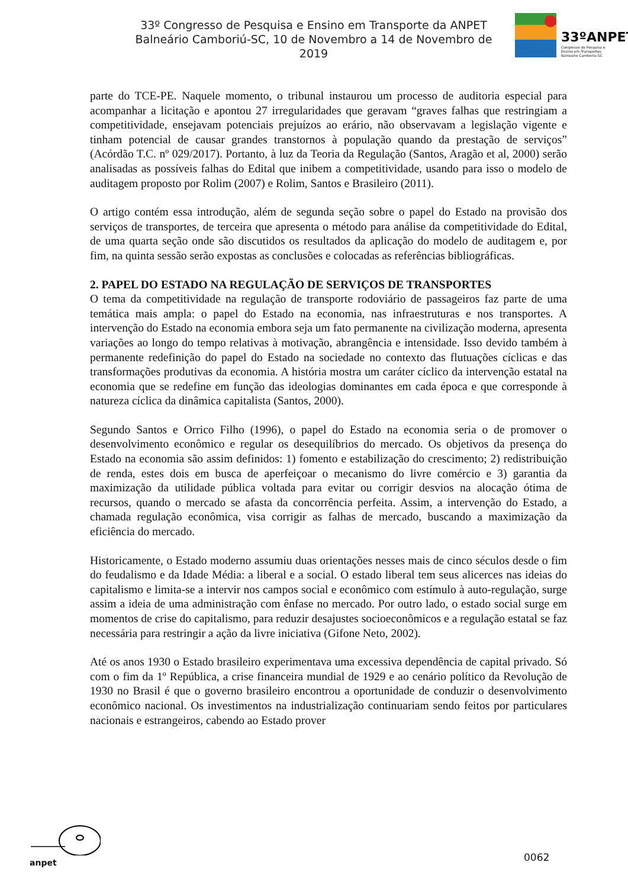33º Congresso de Pesquisa e Ensino em Transporte da ANPET
Balneário Camboriú-SC, 10 de Novembro a 14 de Novembro de 2019
33ºANPET
Congresso de Pesquisa e
Ensino em Transportes
Balneário Camboriú-SC
parte do TCE-PE. Naquele momento, o tribunal instaurou um processo de auditoria especial para acompanhar a licitação e apontou 27 irregularidades que geravam “graves falhas que restringiam a competitividade, ensejavam potenciais prejuízos ao erário, não observavam a legislação vigente e tinham potencial de causar grandes transtornos à população quando da prestação de serviços” (Acórdão T.C. nº 029/2017). Portanto, à luz da Teoria da Regulação (Santos, Aragão et al, 2000) serão analisadas as possíveis falhas do Edital que inibem a competitividade, usando para isso o modelo de auditagem proposto por Rolim (2007) e Rolim, Santos e Brasileiro (2011).
O artigo contém essa introdução, além de segunda seção sobre o papel do Estado na provisão dos serviços de transportes, de terceira que apresenta o método para análise da competitividade do Edital, de uma quarta seção onde são discutidos os resultados da aplicação do modelo de auditagem e, por fim, na quinta sessão serão expostas as conclusões e colocadas as referências bibliográficas.
2. PAPEL DO ESTADO NA REGULAÇÃO DE SERVIÇOS DE TRANSPORTES
O tema da competitividade na regulação de transporte rodoviário de passageiros faz parte de uma temática mais ampla: o papel do Estado na economia, nas infraestruturas e nos transportes. A intervenção do Estado na economia embora seja um fato permanente na civilização moderna, apresenta variações ao longo do tempo relativas à motivação, abrangência e intensidade. Isso devido também à permanente redefinição do papel do Estado na sociedade no contexto das flutuações cíclicas e das transformações produtivas da economia. A história mostra um caráter cíclico da intervenção estatal na economia que se redefine em função das ideologias dominantes em cada época e que corresponde à natureza cíclica da dinâmica capitalista (Santos, 2000).
Segundo Santos e Orrico Filho (1996), o papel do Estado na economia seria o de promover o desenvolvimento econômico e regular os desequilíbrios do mercado. Os objetivos da presença do Estado na economia são assim definidos: 1) fomento e estabilização do crescimento; 2) redistribuição de renda, estes dois em busca de aperfeiçoar o mecanismo do livre comércio e 3) garantia da maximização da utilidade pública voltada para evitar ou corrigir desvios na alocação ótima de recursos, quando o mercado se afasta da concorrência perfeita. Assim, a intervenção do Estado, a chamada regulação econômica, visa corrigir as falhas de mercado, buscando a maximização da eficiência do mercado.
Historicamente, o Estado moderno assumiu duas orientações nesses mais de cinco séculos desde o fim do feudalismo e da Idade Média: a liberal e a social. O estado liberal tem seus alicerces nas ideias do capitalismo e limita-se a intervir nos campos social e econômico com estímulo à auto-regulação, surge assim a ideia de uma administração com ênfase no mercado. Por outro lado, o estado social surge em momentos de crise do capitalismo, para reduzir desajustes socioeconômicos e a regulação estatal se faz necessária para restringir a ação da livre iniciativa (Gifone Neto, 2002).
Até os anos 1930 o Estado brasileiro experimentava uma excessiva dependência de capital privado. Só com o fim da 1º República, a crise financeira mundial de 1929 e ao cenário político da Revolução de 1930 no Brasil é que o governo brasileiro encontrou a oportunidade de conduzir o desenvolvimento econômico nacional. Os investimentos na industrialização continuariam sendo feitos por particulares nacionais e estrangeiros, cabendo ao Estado prover
anpet
0062